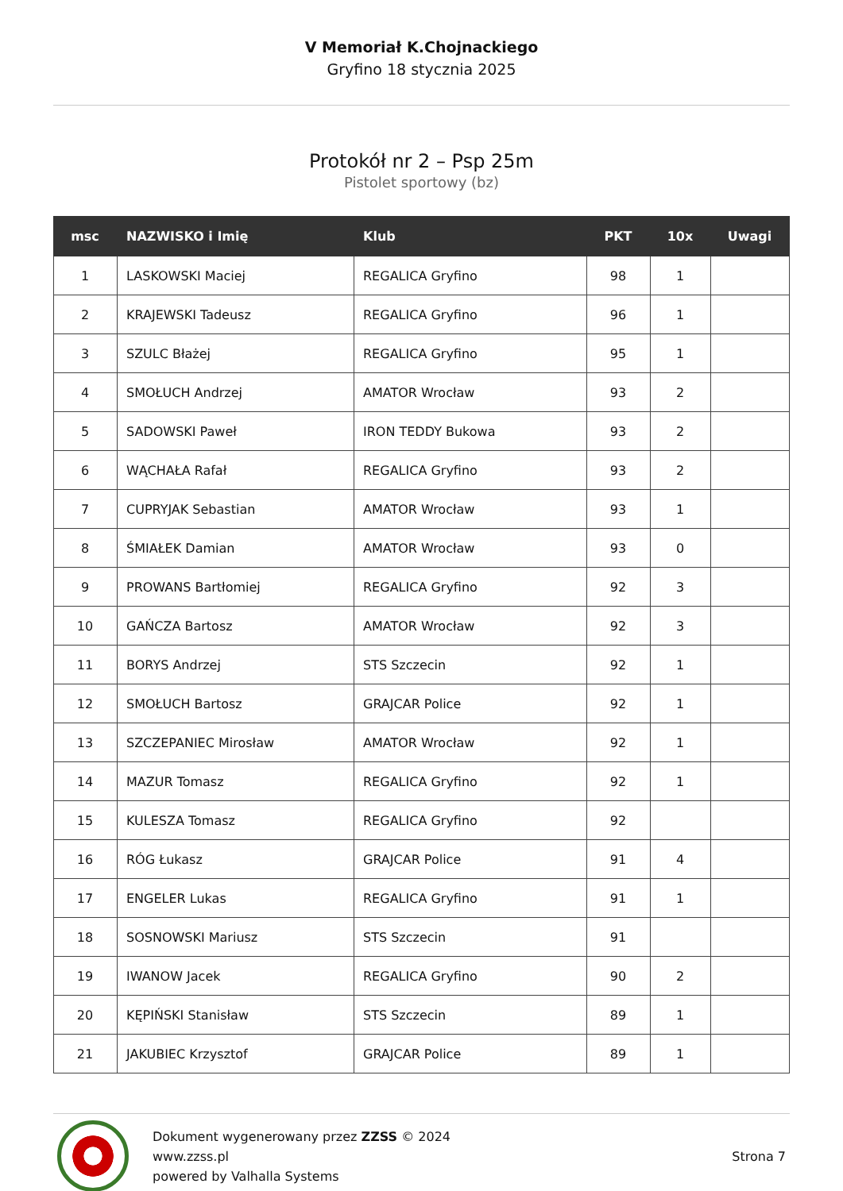V Memoriał K.Chojnackiego
Gryfino 18 stycznia 2025
Protokół nr 2 – Psp 25m
Pistolet sportowy (bz)
| msc | NAZWISKO i Imię | Klub | PKT | 10x | Uwagi |
| --- | --- | --- | --- | --- | --- |
| 1 | LASKOWSKI Maciej | REGALICA Gryfino | 98 | 1 | |
| 2 | KRAJEWSKI Tadeusz | REGALICA Gryfino | 96 | 1 | |
| 3 | SZULC Błażej | REGALICA Gryfino | 95 | 1 | |
| 4 | SMOŁUCH Andrzej | AMATOR Wrocław | 93 | 2 | |
| 5 | SADOWSKI Paweł | IRON TEDDY Bukowa | 93 | 2 | |
| 6 | WĄCHAŁA Rafał | REGALICA Gryfino | 93 | 2 | |
| 7 | CUPRYJAK Sebastian | AMATOR Wrocław | 93 | 1 | |
| 8 | ŚMIAŁEK Damian | AMATOR Wrocław | 93 | 0 | |
| 9 | PROWANS Bartłomiej | REGALICA Gryfino | 92 | 3 | |
| 10 | GAŃCZA Bartosz | AMATOR Wrocław | 92 | 3 | |
| 11 | BORYS Andrzej | STS Szczecin | 92 | 1 | |
| 12 | SMOŁUCH Bartosz | GRAJCAR Police | 92 | 1 | |
| 13 | SZCZEPANIEC Mirosław | AMATOR Wrocław | 92 | 1 | |
| 14 | MAZUR Tomasz | REGALICA Gryfino | 92 | 1 | |
| 15 | KULESZA Tomasz | REGALICA Gryfino | 92 | | |
| 16 | RÓG Łukasz | GRAJCAR Police | 91 | 4 | |
| 17 | ENGELER Lukas | REGALICA Gryfino | 91 | 1 | |
| 18 | SOSNOWSKI Mariusz | STS Szczecin | 91 | | |
| 19 | IWANOW Jacek | REGALICA Gryfino | 90 | 2 | |
| 20 | KĘPIŃSKI Stanisław | STS Szczecin | 89 | 1 | |
| 21 | JAKUBIEC Krzysztof | GRAJCAR Police | 89 | 1 | |
Dokument wygenerowany przez ZZSS © 2024
www.zzss.pl
powered by Valhalla Systems
Strona 7